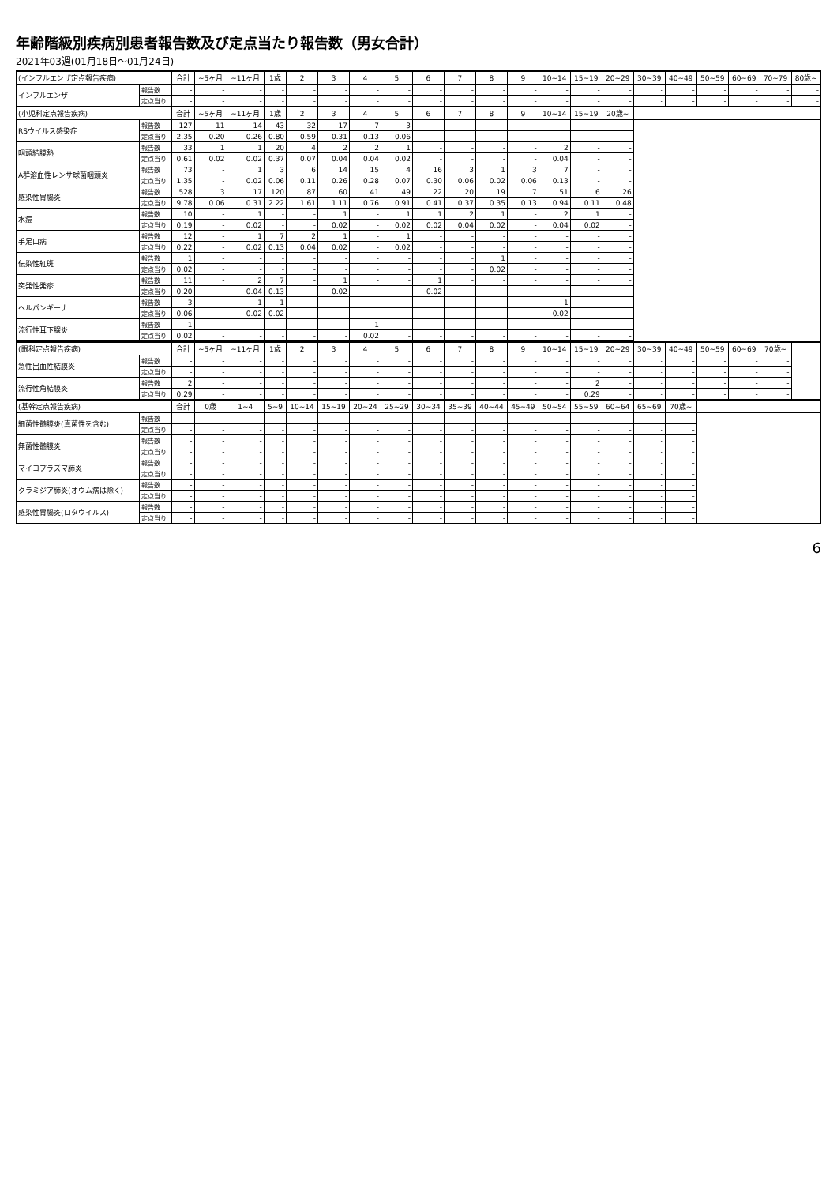年齢階級別疾病別患者報告数及び定点当たり報告数（男女合計）
2021年03週(01月18日～01月24日)
| (インフルエンザ定点報告疾病) | | 合計 | ~5ヶ月 | ~11ヶ月 | 1歳 | 2 | 3 | 4 | 5 | 6 | 7 | 8 | 9 | 10~14 | 15~19 | 20~29 | 30~39 | 40~49 | 50~59 | 60~69 | 70~79 | 80歳~ |
| インフルエンザ | 報告数 | - | - | - | - | - | - | - | - | - | - | - | - | - | - | - | - | - | - | - | - | - |
| | 定点当り | - | - | - | - | - | - | - | - | - | - | - | - | - | - | - | - | - | - | - | - | - |
| (小児科定点報告疾病) | | 合計 | ~5ヶ月 | ~11ヶ月 | 1歳 | 2 | 3 | 4 | 5 | 6 | 7 | 8 | 9 | 10~14 | 15~19 | 20歳~ | | | | | | |
| RSウイルス感染症 | 報告数 | 127 | 11 | 14 | 43 | 32 | 17 | 7 | 3 | - | - | - | - | - | - | - | | | | | | |
| | 定点当り | 2.35 | 0.20 | 0.26 | 0.80 | 0.59 | 0.31 | 0.13 | 0.06 | - | - | - | - | - | - | - | | | | | | |
| 咽頭結膜熱 | 報告数 | 33 | 1 | 1 | 20 | 4 | 2 | 2 | 1 | - | - | - | - | 2 | - | - | | | | | | |
| | 定点当り | 0.61 | 0.02 | 0.02 | 0.37 | 0.07 | 0.04 | 0.04 | 0.02 | - | - | - | - | 0.04 | - | - | | | | | | |
| A群溶血性レンサ球菌咽頭炎 | 報告数 | 73 | - | 1 | 3 | 6 | 14 | 15 | 4 | 16 | 3 | 1 | 3 | 7 | - | - | | | | | | |
| | 定点当り | 1.35 | - | 0.02 | 0.06 | 0.11 | 0.26 | 0.28 | 0.07 | 0.30 | 0.06 | 0.02 | 0.06 | 0.13 | - | - | | | | | | |
| 感染性胃腸炎 | 報告数 | 528 | 3 | 17 | 120 | 87 | 60 | 41 | 49 | 22 | 20 | 19 | 7 | 51 | 6 | 26 | | | | | | |
| | 定点当り | 9.78 | 0.06 | 0.31 | 2.22 | 1.61 | 1.11 | 0.76 | 0.91 | 0.41 | 0.37 | 0.35 | 0.13 | 0.94 | 0.11 | 0.48 | | | | | | |
| 水痘 | 報告数 | 10 | - | 1 | - | - | 1 | - | 1 | 1 | 2 | 1 | - | 2 | 1 | - | | | | | | |
| | 定点当り | 0.19 | - | 0.02 | - | - | 0.02 | - | 0.02 | 0.02 | 0.04 | 0.02 | - | 0.04 | 0.02 | - | | | | | | |
| 手足口病 | 報告数 | 12 | - | 1 | 7 | 2 | 1 | - | 1 | - | - | - | - | - | - | - | | | | | | |
| | 定点当り | 0.22 | - | 0.02 | 0.13 | 0.04 | 0.02 | - | 0.02 | - | - | - | - | - | - | - | | | | | | |
| 伝染性紅斑 | 報告数 | 1 | - | - | - | - | - | - | - | - | - | 1 | - | - | - | - | | | | | | |
| | 定点当り | 0.02 | - | - | - | - | - | - | - | - | - | 0.02 | - | - | - | - | | | | | | |
| 突発性発疹 | 報告数 | 11 | - | 2 | 7 | - | 1 | - | - | 1 | - | - | - | - | - | - | | | | | | |
| | 定点当り | 0.20 | - | 0.04 | 0.13 | - | 0.02 | - | - | 0.02 | - | - | - | - | - | - | | | | | | |
| ヘルパンギーナ | 報告数 | 3 | - | 1 | 1 | - | - | - | - | - | - | - | - | 1 | - | - | | | | | | |
| | 定点当り | 0.06 | - | 0.02 | 0.02 | - | - | - | - | - | - | - | - | 0.02 | - | - | | | | | | |
| 流行性耳下腺炎 | 報告数 | 1 | - | - | - | - | - | 1 | - | - | - | - | - | - | - | - | | | | | | |
| | 定点当り | 0.02 | - | - | - | - | - | 0.02 | - | - | - | - | - | - | - | - | | | | | | |
| (眼科定点報告疾病) | | 合計 | ~5ヶ月 | ~11ヶ月 | 1歳 | 2 | 3 | 4 | 5 | 6 | 7 | 8 | 9 | 10~14 | 15~19 | 20~29 | 30~39 | 40~49 | 50~59 | 60~69 | 70歳~ | |
| 急性出血性結膜炎 | 報告数 | - | - | - | - | - | - | - | - | - | - | - | - | - | - | - | - | - | - | - | - | |
| | 定点当り | - | - | - | - | - | - | - | - | - | - | - | - | - | - | - | - | - | - | - | - | |
| 流行性角結膜炎 | 報告数 | 2 | - | - | - | - | - | - | - | - | - | - | - | - | 2 | - | - | - | - | - | - | |
| | 定点当り | 0.29 | - | - | - | - | - | - | - | - | - | - | - | - | 0.29 | - | - | - | - | - | - | |
| (基幹定点報告疾病) | | 合計 | 0歳 | 1~4 | 5~9 | 10~14 | 15~19 | 20~24 | 25~29 | 30~34 | 35~39 | 40~44 | 45~49 | 50~54 | 55~59 | 60~64 | 65~69 | 70歳~ | | | | |
| 細菌性髄膜炎(真菌性を含む) | 報告数 | - | - | - | - | - | - | - | - | - | - | - | - | - | - | - | - | - | | | | |
| | 定点当り | - | - | - | - | - | - | - | - | - | - | - | - | - | - | - | - | - | | | | |
| 無菌性髄膜炎 | 報告数 | - | - | - | - | - | - | - | - | - | - | - | - | - | - | - | - | - | | | | |
| | 定点当り | - | - | - | - | - | - | - | - | - | - | - | - | - | - | - | - | - | | | | |
| マイコプラズマ肺炎 | 報告数 | - | - | - | - | - | - | - | - | - | - | - | - | - | - | - | - | - | | | | |
| | 定点当り | - | - | - | - | - | - | - | - | - | - | - | - | - | - | - | - | - | | | | |
| クラミジア肺炎(オウム病は除く) | 報告数 | - | - | - | - | - | - | - | - | - | - | - | - | - | - | - | - | - | | | | |
| | 定点当り | - | - | - | - | - | - | - | - | - | - | - | - | - | - | - | - | - | | | | |
| 感染性胃腸炎(ロタウイルス) | 報告数 | - | - | - | - | - | - | - | - | - | - | - | - | - | - | - | - | - | | | | |
| | 定点当り | - | - | - | - | - | - | - | - | - | - | - | - | - | - | - | - | - | | | | |
6